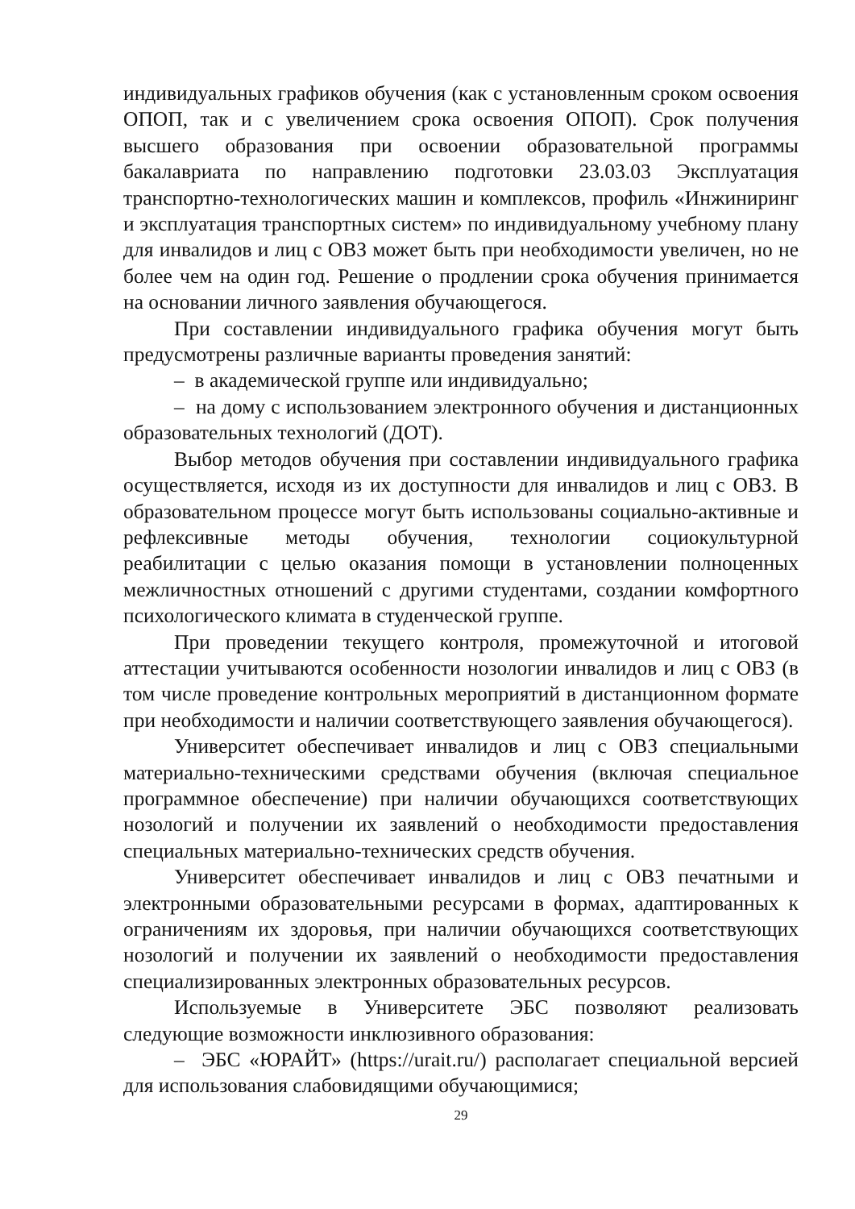индивидуальных графиков обучения (как с установленным сроком освоения ОПОП, так и с увеличением срока освоения ОПОП). Срок получения высшего образования при освоении образовательной программы бакалавриата по направлению подготовки 23.03.03 Эксплуатация транспортно-технологических машин и комплексов, профиль «Инжиниринг и эксплуатация транспортных систем» по индивидуальному учебному плану для инвалидов и лиц с ОВЗ может быть при необходимости увеличен, но не более чем на один год. Решение о продлении срока обучения принимается на основании личного заявления обучающегося.
При составлении индивидуального графика обучения могут быть предусмотрены различные варианты проведения занятий:
– в академической группе или индивидуально;
– на дому с использованием электронного обучения и дистанционных образовательных технологий (ДОТ).
Выбор методов обучения при составлении индивидуального графика осуществляется, исходя из их доступности для инвалидов и лиц с ОВЗ. В образовательном процессе могут быть использованы социально-активные и рефлексивные методы обучения, технологии социокультурной реабилитации с целью оказания помощи в установлении полноценных межличностных отношений с другими студентами, создании комфортного психологического климата в студенческой группе.
При проведении текущего контроля, промежуточной и итоговой аттестации учитываются особенности нозологии инвалидов и лиц с ОВЗ (в том числе проведение контрольных мероприятий в дистанционном формате при необходимости и наличии соответствующего заявления обучающегося).
Университет обеспечивает инвалидов и лиц с ОВЗ специальными материально-техническими средствами обучения (включая специальное программное обеспечение) при наличии обучающихся соответствующих нозологий и получении их заявлений о необходимости предоставления специальных материально-технических средств обучения.
Университет обеспечивает инвалидов и лиц с ОВЗ печатными и электронными образовательными ресурсами в формах, адаптированных к ограничениям их здоровья, при наличии обучающихся соответствующих нозологий и получении их заявлений о необходимости предоставления специализированных электронных образовательных ресурсов.
Используемые в Университете ЭБС позволяют реализовать следующие возможности инклюзивного образования:
– ЭБС «ЮРАЙТ» (https://urait.ru/) располагает специальной версией для использования слабовидящими обучающимися;
29